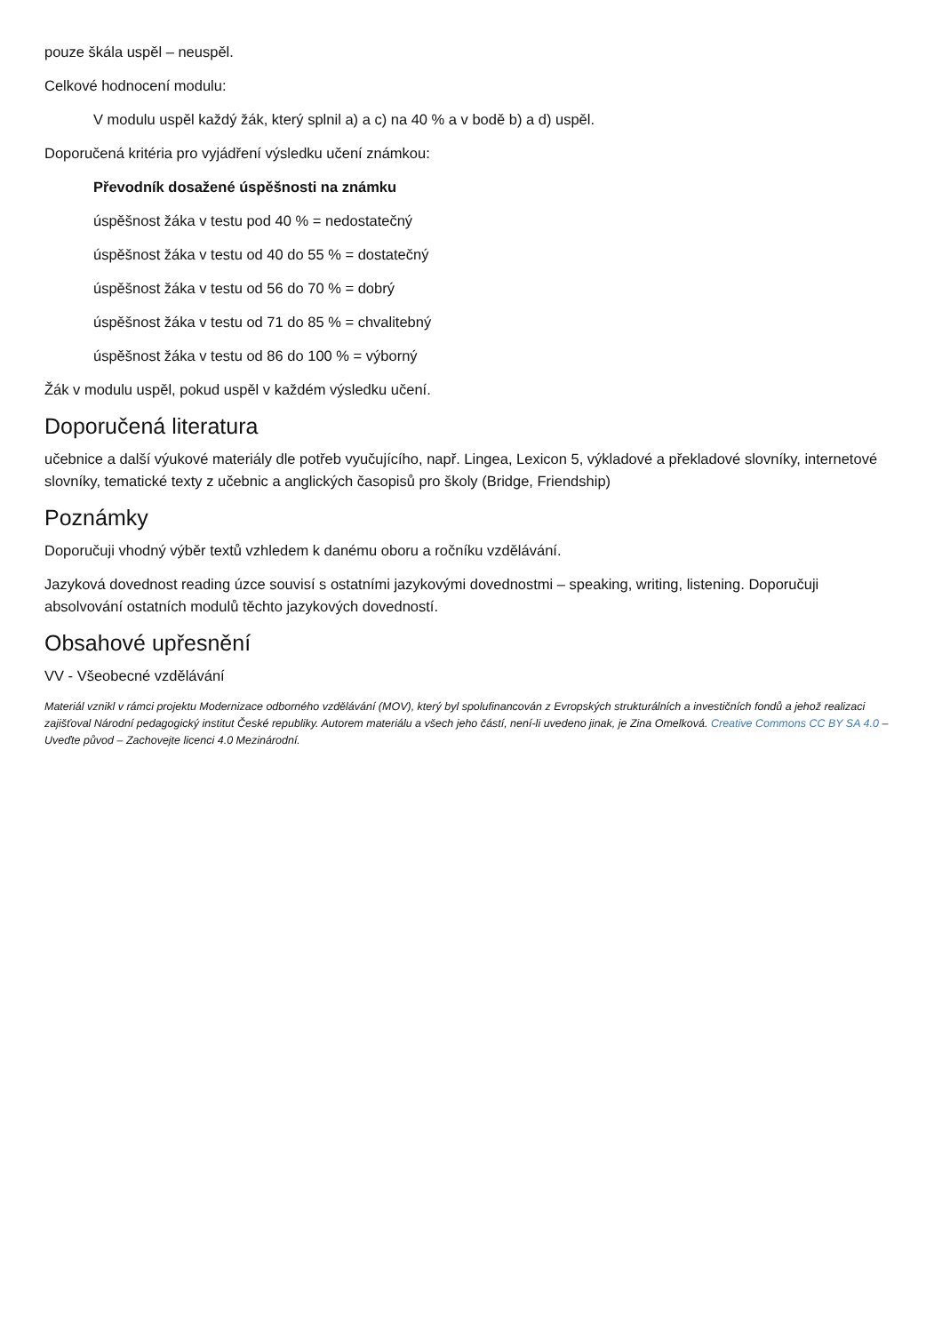pouze škála uspěl – neuspěl.
Celkové hodnocení modulu:
V modulu uspěl každý žák, který splnil a) a c) na 40 % a v bodě b) a d) uspěl.
Doporučená kritéria pro vyjádření výsledku učení známkou:
Převodník dosažené úspěšnosti na známku
úspěšnost žáka v testu pod 40 % = nedostatečný
úspěšnost žáka v testu od 40 do 55 % = dostatečný
úspěšnost žáka v testu od 56 do 70 % = dobrý
úspěšnost žáka v testu od 71 do 85 % = chvalitebný
úspěšnost žáka v testu od 86 do 100 % = výborný
Žák v modulu uspěl, pokud uspěl v každém výsledku učení.
Doporučená literatura
učebnice a další výukové materiály dle potřeb vyučujícího, např. Lingea, Lexicon 5, výkladové a překladové slovníky, internetové slovníky, tematické texty z učebnic a anglických časopisů pro školy (Bridge, Friendship)
Poznámky
Doporučuji vhodný výběr textů vzhledem k danému oboru a ročníku vzdělávání.
Jazyková dovednost reading úzce souvisí s ostatními jazykovými dovednostmi – speaking, writing, listening. Doporučuji absolvování ostatních modulů těchto jazykových dovedností.
Obsahové upřesnění
VV - Všeobecné vzdělávání
Materiál vznikl v rámci projektu Modernizace odborného vzdělávání (MOV), který byl spolufinancován z Evropských strukturálních a investičních fondů a jehož realizaci zajišťoval Národní pedagogický institut České republiky. Autorem materiálu a všech jeho částí, není-li uvedeno jinak, je Zina Omelková. Creative Commons CC BY SA 4.0 – Uveďte původ – Zachovejte licenci 4.0 Mezinárodní.